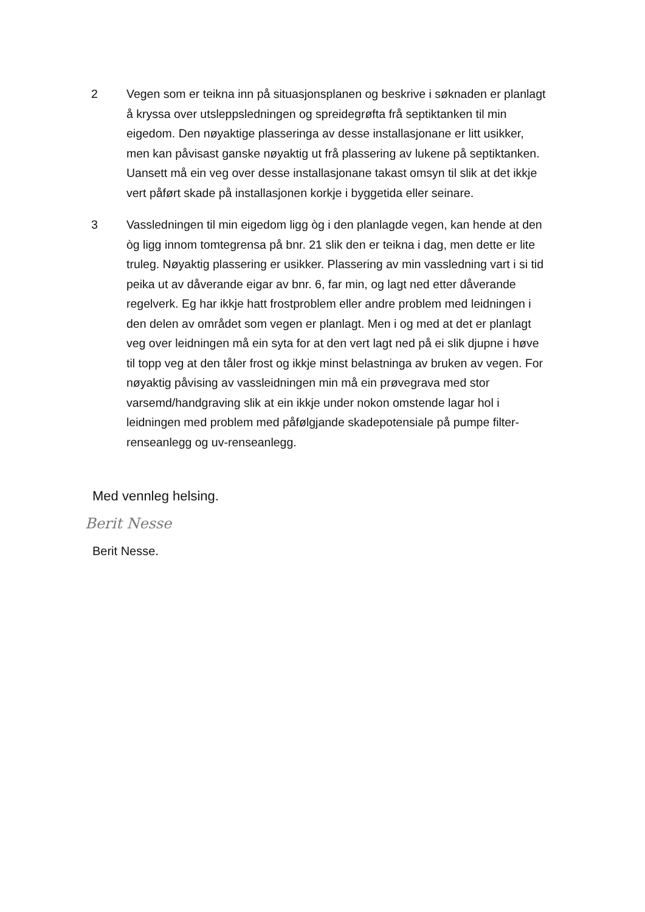2 Vegen som er teikna inn på situasjonsplanen og beskrive i søknaden er planlagt å kryssa over utsleppsledningen og spreidegrøfta frå septiktanken til min eigedom. Den nøyaktige plasseringa av desse installasjonane er litt usikker, men kan påvisast ganske nøyaktig ut frå plassering av lukene på septiktanken. Uansett må ein veg over desse installasjonane takast omsyn til slik at det ikkje vert påført skade på installasjonen korkje i byggetida eller seinare.
3 Vassledningen til min eigedom ligg òg i den planlagde vegen, kan hende at den òg ligg innom tomtegrensa på bnr. 21 slik den er teikna i dag, men dette er lite truleg. Nøyaktig plassering er usikker. Plassering av min vassledning vart i si tid peika ut av dåverande eigar av bnr. 6, far min, og lagt ned etter dåverande regelverk. Eg har ikkje hatt frostproblem eller andre problem med leidningen i den delen av området som vegen er planlagt. Men i og med at det er planlagt veg over leidningen må ein syta for at den vert lagt ned på ei slik djupne i høve til topp veg at den tåler frost og ikkje minst belastninga av bruken av vegen. For nøyaktig påvising av vassleidningen min må ein prøvegrava med stor varsemd/handgraving slik at ein ikkje under nokon omstende lagar hol i leidningen med problem med påfølgjande skadepotensiale på pumpe filter-renseanlegg og uv-renseanlegg.
Med vennleg helsing.
Berit Nesse
Berit Nesse.